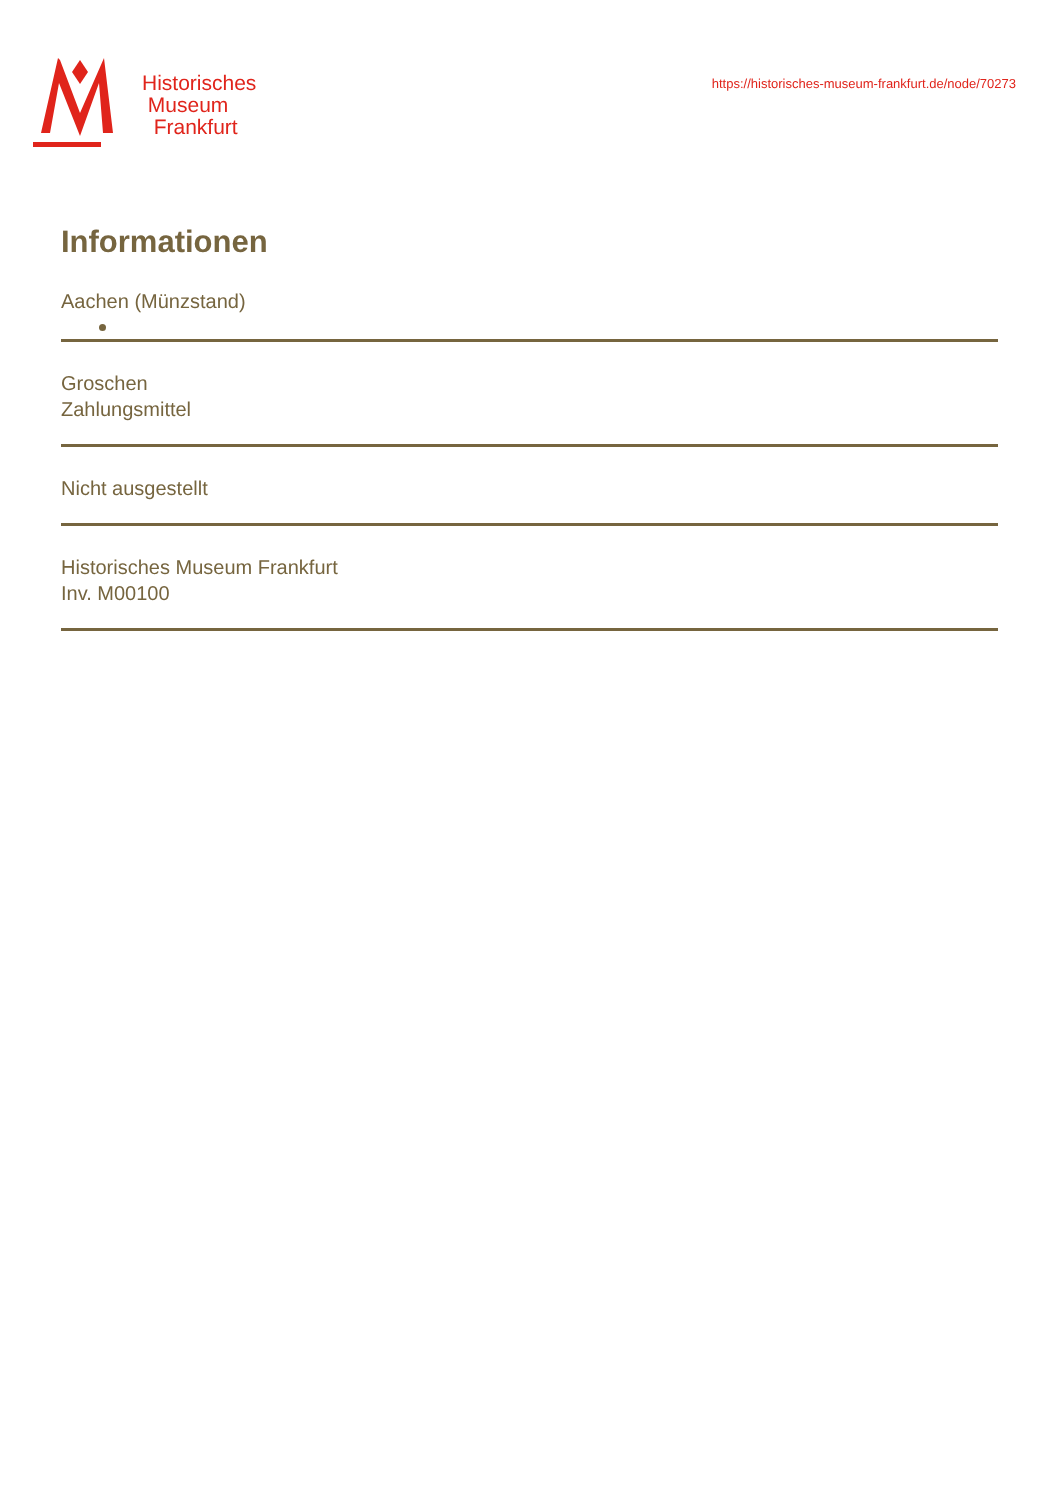Historisches
Museum
Frankfurt
https://historisches-museum-frankfurt.de/node/70273
Informationen
Aachen (Münzstand)
Groschen
Zahlungsmittel
Nicht ausgestellt
Historisches Museum Frankfurt
Inv. M00100